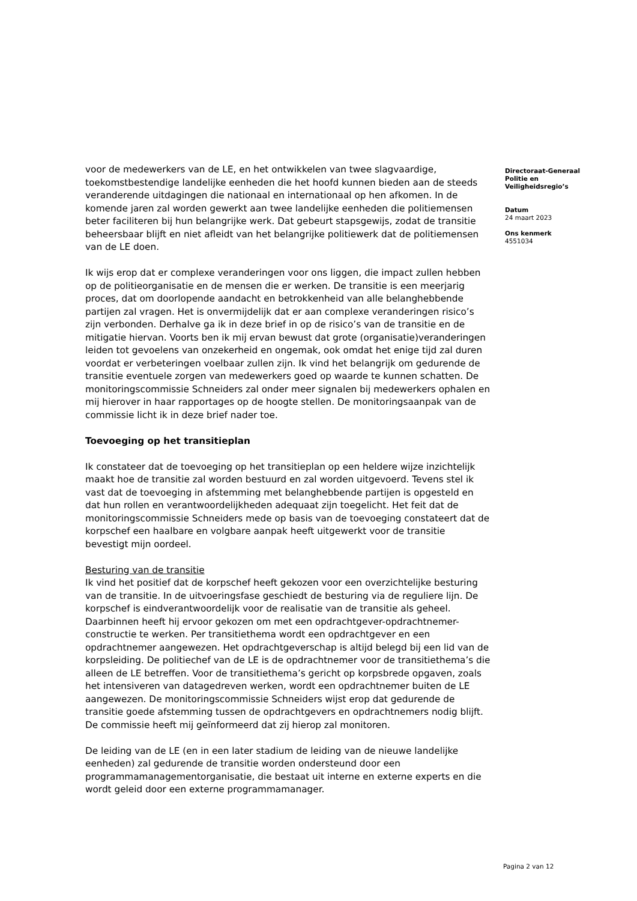voor de medewerkers van de LE, en het ontwikkelen van twee slagvaardige, toekomstbestendige landelijke eenheden die het hoofd kunnen bieden aan de steeds veranderende uitdagingen die nationaal en internationaal op hen afkomen. In de komende jaren zal worden gewerkt aan twee landelijke eenheden die politiemensen beter faciliteren bij hun belangrijke werk. Dat gebeurt stapsgewijs, zodat de transitie beheersbaar blijft en niet afleidt van het belangrijke politiewerk dat de politiemensen van de LE doen.
Ik wijs erop dat er complexe veranderingen voor ons liggen, die impact zullen hebben op de politieorganisatie en de mensen die er werken. De transitie is een meerjarig proces, dat om doorlopende aandacht en betrokkenheid van alle belanghebbende partijen zal vragen. Het is onvermijdelijk dat er aan complexe veranderingen risico’s zijn verbonden. Derhalve ga ik in deze brief in op de risico’s van de transitie en de mitigatie hiervan. Voorts ben ik mij ervan bewust dat grote (organisatie)veranderingen leiden tot gevoelens van onzekerheid en ongemak, ook omdat het enige tijd zal duren voordat er verbeteringen voelbaar zullen zijn. Ik vind het belangrijk om gedurende de transitie eventuele zorgen van medewerkers goed op waarde te kunnen schatten. De monitoringscommissie Schneiders zal onder meer signalen bij medewerkers ophalen en mij hierover in haar rapportages op de hoogte stellen. De monitoringsaanpak van de commissie licht ik in deze brief nader toe.
Toevoeging op het transitieplan
Ik constateer dat de toevoeging op het transitieplan op een heldere wijze inzichtelijk maakt hoe de transitie zal worden bestuurd en zal worden uitgevoerd. Tevens stel ik vast dat de toevoeging in afstemming met belanghebbende partijen is opgesteld en dat hun rollen en verantwoordelijkheden adequaat zijn toegelicht. Het feit dat de monitoringscommissie Schneiders mede op basis van de toevoeging constateert dat de korpschef een haalbare en volgbare aanpak heeft uitgewerkt voor de transitie bevestigt mijn oordeel.
Besturing van de transitie
Ik vind het positief dat de korpschef heeft gekozen voor een overzichtelijke besturing van de transitie. In de uitvoeringsfase geschiedt de besturing via de reguliere lijn. De korpschef is eindverantwoordelijk voor de realisatie van de transitie als geheel. Daarbinnen heeft hij ervoor gekozen om met een opdrachtgever-opdrachtnemer-constructie te werken. Per transitiethema wordt een opdrachtgever en een opdrachtnemer aangewezen. Het opdrachtgeverschap is altijd belegd bij een lid van de korpsleiding. De politiechef van de LE is de opdrachtnemer voor de transitiethema’s die alleen de LE betreffen. Voor de transitiethema’s gericht op korpsbrede opgaven, zoals het intensiveren van datagedreven werken, wordt een opdrachtnemer buiten de LE aangewezen. De monitoringscommissie Schneiders wijst erop dat gedurende de transitie goede afstemming tussen de opdrachtgevers en opdrachtnemers nodig blijft. De commissie heeft mij geïnformeerd dat zij hierop zal monitoren.
De leiding van de LE (en in een later stadium de leiding van de nieuwe landelijke eenheden) zal gedurende de transitie worden ondersteund door een programmamanagementorganisatie, die bestaat uit interne en externe experts en die wordt geleid door een externe programmamanager.
Directoraat-Generaal Politie en Veiligheidsregio’s
Datum
24 maart 2023
Ons kenmerk
4551034
Pagina 2 van 12